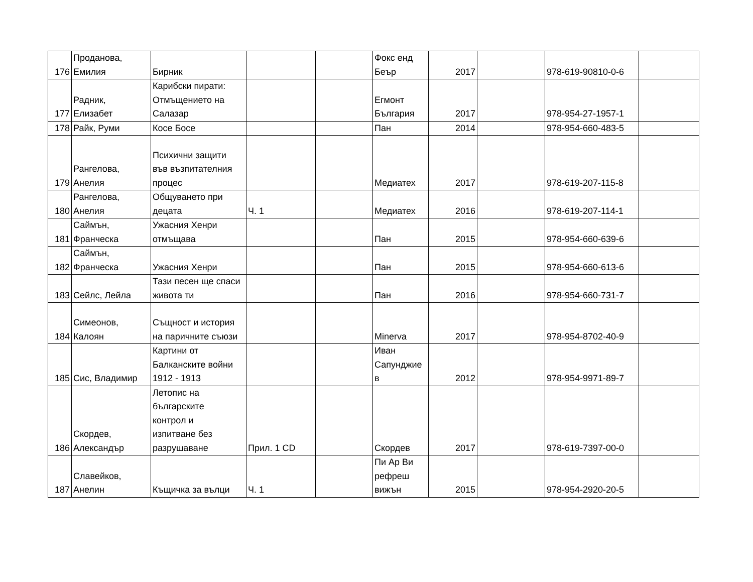| 176 | Проданова, Емилия | Бирник | | | Фокс енд Беър | 2017 | | 978-619-90810-0-6 | |
| 177 | Радник, Елизабет | Карибски пирати: Отмъщението на Салазар | | | Егмонт България | 2017 | | 978-954-27-1957-1 | |
| 178 | Райк, Руми | Косе Босе | | | Пан | 2014 | | 978-954-660-483-5 | |
| 179 | Рангелова, Анелия | Психични защити във възпитателния процес | | | Медиатех | 2017 | | 978-619-207-115-8 | |
| 180 | Рангелова, Анелия | Общуването при децата | Ч. 1 | | Медиатех | 2016 | | 978-619-207-114-1 | |
| 181 | Саймън, Франческа | Ужасния Хенри отмъщава | | | Пан | 2015 | | 978-954-660-639-6 | |
| 182 | Саймън, Франческа | Ужасния Хенри | | | Пан | 2015 | | 978-954-660-613-6 | |
| 183 | Сейлс, Лейла | Тази песен ще спаси живота ти | | | Пан | 2016 | | 978-954-660-731-7 | |
| 184 | Симеонов, Калоян | Същност и история на паричните съюзи | | | Minerva | 2017 | | 978-954-8702-40-9 | |
| 185 | Сис, Владимир | Картини от Балканските войни 1912 - 1913 | | | Иван Сапунджие в | 2012 | | 978-954-9971-89-7 | |
| 186 | Скордев, Александър | Летопис на българските контрол и изпитване без разрушаване | Прил. 1 CD | | Скордев | 2017 | | 978-619-7397-00-0 | |
| 187 | Славейков, Анелин | Къщичка за вълци | Ч. 1 | | Пи Ар Ви рефреш вижън | 2015 | | 978-954-2920-20-5 | |